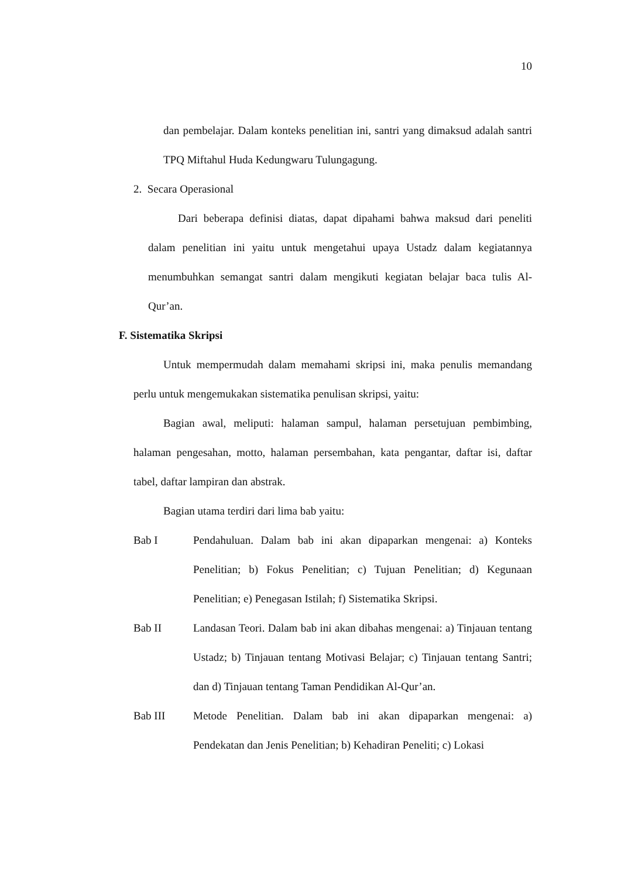10
dan pembelajar. Dalam konteks penelitian ini, santri yang dimaksud adalah santri TPQ Miftahul Huda Kedungwaru Tulungagung.
2. Secara Operasional
Dari beberapa definisi diatas, dapat dipahami bahwa maksud dari peneliti dalam penelitian ini yaitu untuk mengetahui upaya Ustadz dalam kegiatannya menumbuhkan semangat santri dalam mengikuti kegiatan belajar baca tulis Al-Qur’an.
F. Sistematika Skripsi
Untuk mempermudah dalam memahami skripsi ini, maka penulis memandang perlu untuk mengemukakan sistematika penulisan skripsi, yaitu:
Bagian awal, meliputi: halaman sampul, halaman persetujuan pembimbing, halaman pengesahan, motto, halaman persembahan, kata pengantar, daftar isi, daftar tabel, daftar lampiran dan abstrak.
Bagian utama terdiri dari lima bab yaitu:
Bab I Pendahuluan. Dalam bab ini akan dipaparkan mengenai: a) Konteks Penelitian; b) Fokus Penelitian; c) Tujuan Penelitian; d) Kegunaan Penelitian; e) Penegasan Istilah; f) Sistematika Skripsi.
Bab II Landasan Teori. Dalam bab ini akan dibahas mengenai: a) Tinjauan tentang Ustadz; b) Tinjauan tentang Motivasi Belajar; c) Tinjauan tentang Santri; dan d) Tinjauan tentang Taman Pendidikan Al-Qur’an.
Bab III Metode Penelitian. Dalam bab ini akan dipaparkan mengenai: a) Pendekatan dan Jenis Penelitian; b) Kehadiran Peneliti; c) Lokasi